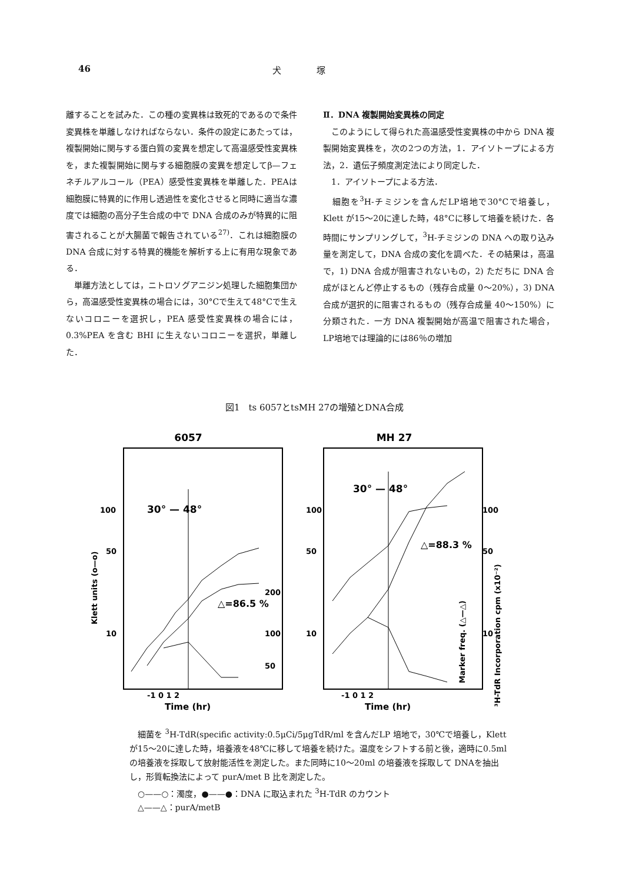46 犬　　　　塚
離することを試みた．この種の変異株は致死的であるので条件変異株を単離しなければならない．条件の設定にあたっては，複製開始に関与する蛋白質の変異を想定して高温感受性変異株を，また複製開始に関与する細胞膜の変異を想定してβ—フェネチルアルコール（PEA）感受性変異株を単離した．PEAは細胞膜に特異的に作用し透過性を変化させると同時に適当な濃度では細胞の高分子生合成の中で DNA 合成のみが特異的に阻害されることが大腸菌で報告されている<sup>27)</sup>．これは細胞膜の DNA 合成に対する特異的機能を解析する上に有用な現象である．
　単離方法としては，ニトロソグアニジン処理した細胞集団から，高温感受性変異株の場合には，30°Cで生えて48°Cで生えないコロニーを選択し，PEA 感受性変異株の場合には，0.3%PEA を含む BHI に生えないコロニーを選択，単離した．
Ⅱ．DNA 複製開始変異株の同定
　このようにして得られた高温感受性変異株の中から DNA 複製開始変異株を，次の2つの方法，1．アイソトープによる方法，2．遺伝子頻度測定法により同定した．
　1．アイソトープによる方法．
　細胞を<sup>3</sup>H-チミジンを含んだLP培地で30°Cで培養し，Klett が15〜20に達した時，48°Cに移して培養を続けた．各時間にサンプリングして，<sup>3</sup>H-チミジンの DNA への取り込み量を測定して，DNA 合成の変化を調べた．その結果は，高温で，1) DNA 合成が阻害されないもの，2) ただちに DNA 合成がほとんど停止するもの（残存合成量 0〜20%），3) DNA 合成が選択的に阻害されるもの（残存合成量 40〜150%）に分類された．一方 DNA 複製開始が高温で阻害された場合，LP培地では理論的には86％の増加
図1　ts 6057とtsMH 27の増殖とDNA合成
6057
30° — 48°
100
50
10
Klett units (o—o)
△=86.5 %
200
100
50
Time (hr)
-1 0 1 2
MH 27
30° — 48°
100
50
10
△=88.3 %
100
50
10
Marker freq. (△—△)
³H-TdR Incorporation cpm (x10⁻²)
Time (hr)
-1 0 1 2
　細菌を <sup>3</sup>H‑TdR(specific activity:0.5μCi/5μgTdR/ml を含んだLP 培地で，30℃で培養し，Klett が15〜20に達した時，培養液を48℃に移して培養を続けた。温度をシフトする前と後，適時に0.5ml の培養液を採取して放射能活性を測定した。また同時に10〜20ml の培養液を採取して DNAを抽出し，形質転換法によって purA/met B 比を測定した。
　○——○：濁度，●——●：DNA に取込まれた <sup>3</sup>H‑TdR のカウント
　△——△：purA/metB